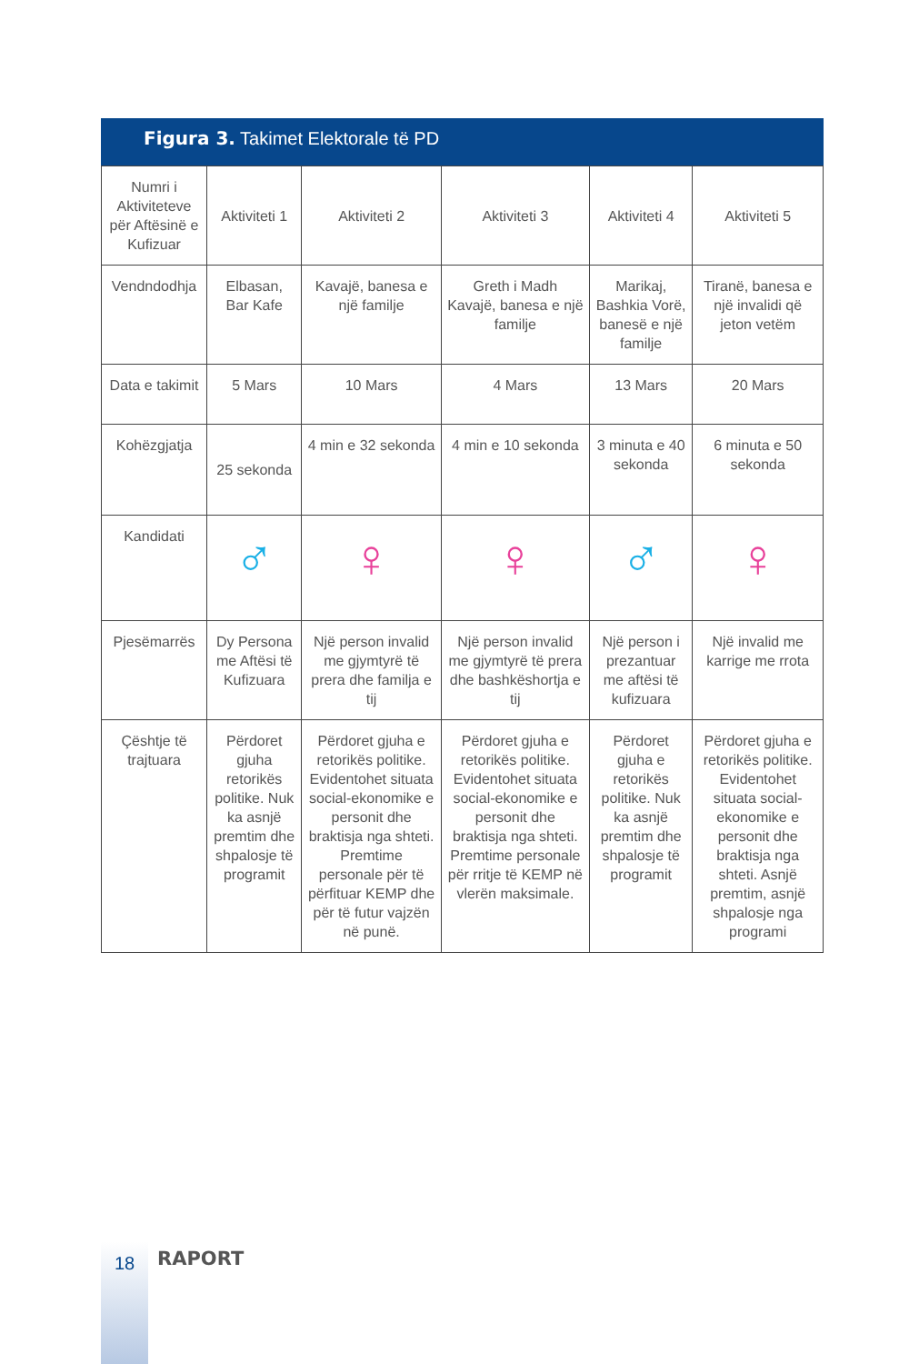Figura 3. Takimet Elektorale të PD
| Numri i Aktiviteteve për Aftësinë e Kufizuar | Aktiviteti 1 | Aktiviteti 2 | Aktiviteti 3 | Aktiviteti 4 | Aktiviteti 5 |
| Vendndodhja | Elbasan, Bar Kafe | Kavajë, banesa e një familje | Greth i Madh Kavajë, banesa e një familje | Marikaj, Bashkia Vorë, banesë e një familje | Tiranë, banesa e një invalidi që jeton vetëm |
| Data e takimit | 5 Mars | 10 Mars | 4 Mars | 13 Mars | 20 Mars |
| Kohëzgjatja | 25 sekonda | 4 min e 32 sekonda | 4 min e 10 sekonda | 3 minuta e 40 sekonda | 6 minuta e 50 sekonda |
| Kandidati | ♂ | ♀ | ♀ | ♂ | ♀ |
| Pjesëmarrës | Dy Persona me Aftësi të Kufizuara | Një person invalid me gjymtyrë të prera dhe familja e tij | Një person invalid me gjymtyrë të prera dhe bashkëshortja e tij | Një person i prezantuar me aftësi të kufizuara | Një invalid me karrige me rrota |
| Çështje të trajtuara | Përdoret gjuha retorikës politike. Nuk ka asnjë premtim dhe shpalosje të programit | Përdoret gjuha e retorikës politike. Evidentohet situata social-ekonomike e personit dhe braktisja nga shteti. Premtime personale për të përfituar KEMP dhe për të futur vajzën në punë. | Përdoret gjuha e retorikës politike. Evidentohet situata social-ekonomike e personit dhe braktisja nga shteti. Premtime personale për rritje të KEMP në vlerën maksimale. | Përdoret gjuha e retorikës politike. Nuk ka asnjë premtim dhe shpalosje të programit | Përdoret gjuha e retorikës politike. Evidentohet situata social-ekonomike e personit dhe braktisja nga shteti. Asnjë premtim, asnjë shpalosje nga programi |
18 RAPORT